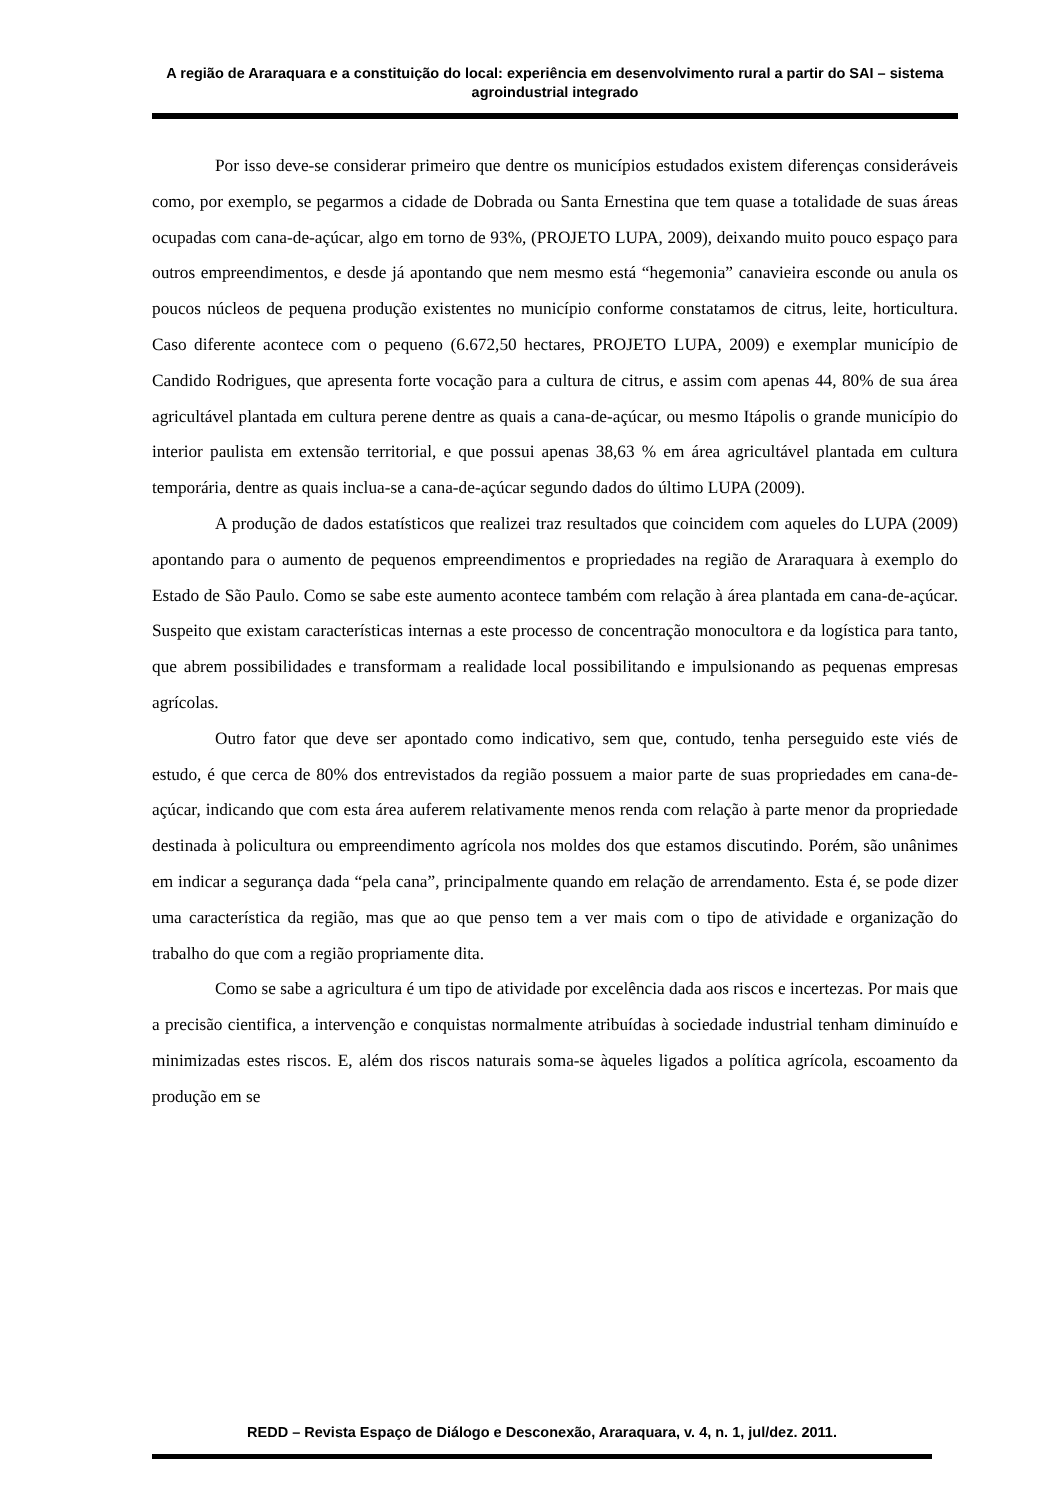A região de Araraquara e a constituição do local: experiência em desenvolvimento rural a partir do SAI – sistema agroindustrial integrado
Por isso deve-se considerar primeiro que dentre os municípios estudados existem diferenças consideráveis como, por exemplo, se pegarmos a cidade de Dobrada ou Santa Ernestina que tem quase a totalidade de suas áreas ocupadas com cana-de-açúcar, algo em torno de 93%, (PROJETO LUPA, 2009), deixando muito pouco espaço para outros empreendimentos, e desde já apontando que nem mesmo está “hegemonia” canavieira esconde ou anula os poucos núcleos de pequena produção existentes no município conforme constatamos de citrus, leite, horticultura. Caso diferente acontece com o pequeno (6.672,50 hectares, PROJETO LUPA, 2009) e exemplar município de Candido Rodrigues, que apresenta forte vocação para a cultura de citrus, e assim com apenas 44, 80% de sua área agricultável plantada em cultura perene dentre as quais a cana-de-açúcar, ou mesmo Itápolis o grande município do interior paulista em extensão territorial, e que possui apenas 38,63 % em área agricultável plantada em cultura temporária, dentre as quais inclua-se a cana-de-açúcar segundo dados do último LUPA (2009).
A produção de dados estatísticos que realizei traz resultados que coincidem com aqueles do LUPA (2009) apontando para o aumento de pequenos empreendimentos e propriedades na região de Araraquara à exemplo do Estado de São Paulo. Como se sabe este aumento acontece também com relação à área plantada em cana-de-açúcar. Suspeito que existam características internas a este processo de concentração monocultora e da logística para tanto, que abrem possibilidades e transformam a realidade local possibilitando e impulsionando as pequenas empresas agrícolas.
Outro fator que deve ser apontado como indicativo, sem que, contudo, tenha perseguido este viés de estudo, é que cerca de 80% dos entrevistados da região possuem a maior parte de suas propriedades em cana-de-açúcar, indicando que com esta área auferem relativamente menos renda com relação à parte menor da propriedade destinada à policultura ou empreendimento agrícola nos moldes dos que estamos discutindo. Porém, são unânimes em indicar a segurança dada “pela cana”, principalmente quando em relação de arrendamento. Esta é, se pode dizer uma característica da região, mas que ao que penso tem a ver mais com o tipo de atividade e organização do trabalho do que com a região propriamente dita.
Como se sabe a agricultura é um tipo de atividade por excelência dada aos riscos e incertezas. Por mais que a precisão cientifica, a intervenção e conquistas normalmente atribuídas à sociedade industrial tenham diminuído e minimizadas estes riscos. E, além dos riscos naturais soma-se àqueles ligados a política agrícola, escoamento da produção em se
REDD – Revista Espaço de Diálogo e Desconexão, Araraquara, v. 4, n. 1, jul/dez. 2011.